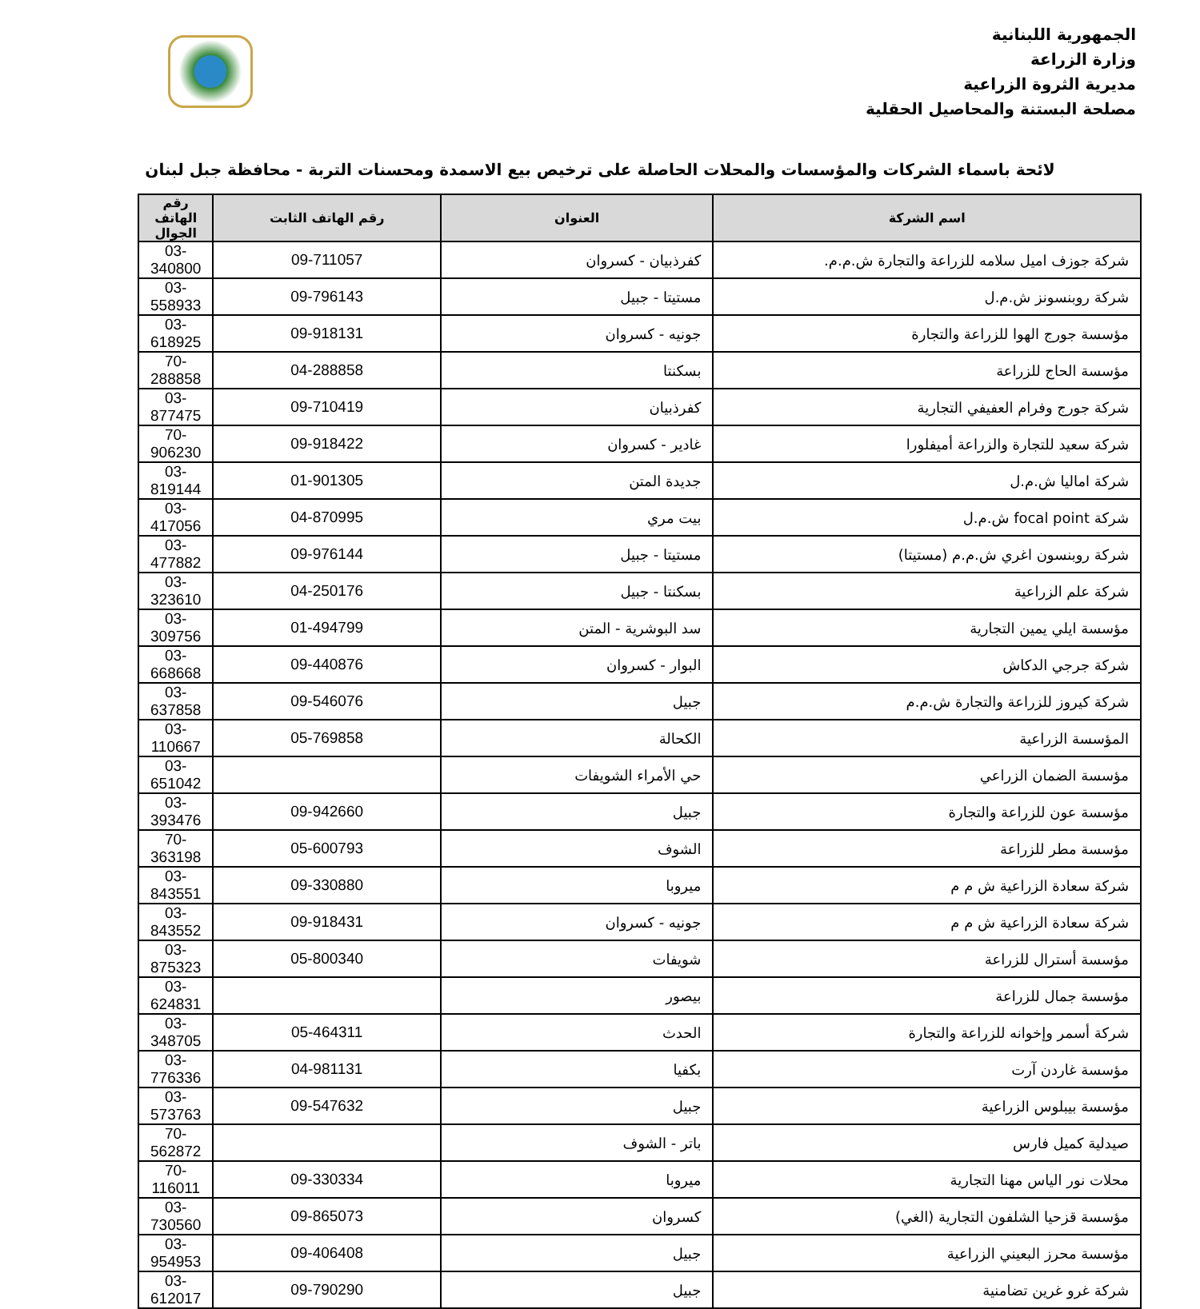الجمهورية اللبنانية
وزارة الزراعة
مديرية الثروة الزراعية
مصلحة البستنة والمحاصيل الحقلية
لائحة باسماء الشركات والمؤسسات والمحلات الحاصلة على ترخيص بيع الاسمدة ومحسنات التربة - محافظة جبل لبنان
| اسم الشركة | العنوان | رقم الهاتف الثابت | رقم الهاتف الجوال |
| --- | --- | --- | --- |
| شركة جوزف اميل سلامه للزراعة والتجارة ش.م.م. | كفرذبيان - كسروان | 09-711057 | 03-340800 |
| شركة روبنسونز ش.م.ل | مستيتا - جبيل | 09-796143 | 03-558933 |
| مؤسسة جورج الهوا للزراعة والتجارة | جونيه - كسروان | 09-918131 | 03-618925 |
| مؤسسة الحاج للزراعة | بسكنتا | 04-288858 | 70-288858 |
| شركة جورج وفرام العفيفي التجارية | كفرذبيان | 09-710419 | 03-877475 |
| شركة سعيد للتجارة والزراعة أميفلورا | غادير - كسروان | 09-918422 | 70-906230 |
| شركة اماليا ش.م.ل | جديدة المتن | 01-901305 | 03-819144 |
| شركة focal point ش.م.ل | بيت مري | 04-870995 | 03-417056 |
| شركة روبنسون اغري ش.م.م (مستيتا) | مستيتا - جبيل | 09-976144 | 03-477882 |
| شركة علم الزراعية | بسكنتا - جبيل | 04-250176 | 03-323610 |
| مؤسسة ايلي يمين التجارية | سد البوشرية - المتن | 01-494799 | 03-309756 |
| شركة جرجي الدكاش | البوار - كسروان | 09-440876 | 03-668668 |
| شركة كيروز للزراعة والتجارة ش.م.م | جبيل | 09-546076 | 03-637858 |
| المؤسسة الزراعية | الكحالة | 05-769858 | 03-110667 |
| مؤسسة الضمان الزراعي | حي الأمراء الشويفات | | 03-651042 |
| مؤسسة عون للزراعة والتجارة | جبيل | 09-942660 | 03-393476 |
| مؤسسة مطر للزراعة | الشوف | 05-600793 | 70-363198 |
| شركة سعادة الزراعية ش م م | ميروبا | 09-330880 | 03-843551 |
| شركة سعادة الزراعية ش م م | جونيه - كسروان | 09-918431 | 03-843552 |
| مؤسسة أسترال للزراعة | شويفات | 05-800340 | 03-875323 |
| مؤسسة جمال للزراعة | بيصور | | 03-624831 |
| شركة أسمر وإخوانه للزراعة والتجارة | الحدث | 05-464311 | 03-348705 |
| مؤسسة غاردن آرت | بكفيا | 04-981131 | 03-776336 |
| مؤسسة بيبلوس الزراعية | جبيل | 09-547632 | 03-573763 |
| صيدلية كميل فارس | باتر - الشوف | | 70-562872 |
| محلات نور الياس مهنا التجارية | ميروبا | 09-330334 | 70-116011 |
| مؤسسة قزحيا الشلفون التجارية (الغي) | كسروان | 09-865073 | 03-730560 |
| مؤسسة محرز البعيني الزراعية | جبيل | 09-406408 | 03-954953 |
| شركة غرو غرين تضامنية | جبيل | 09-790290 | 03-612017 |